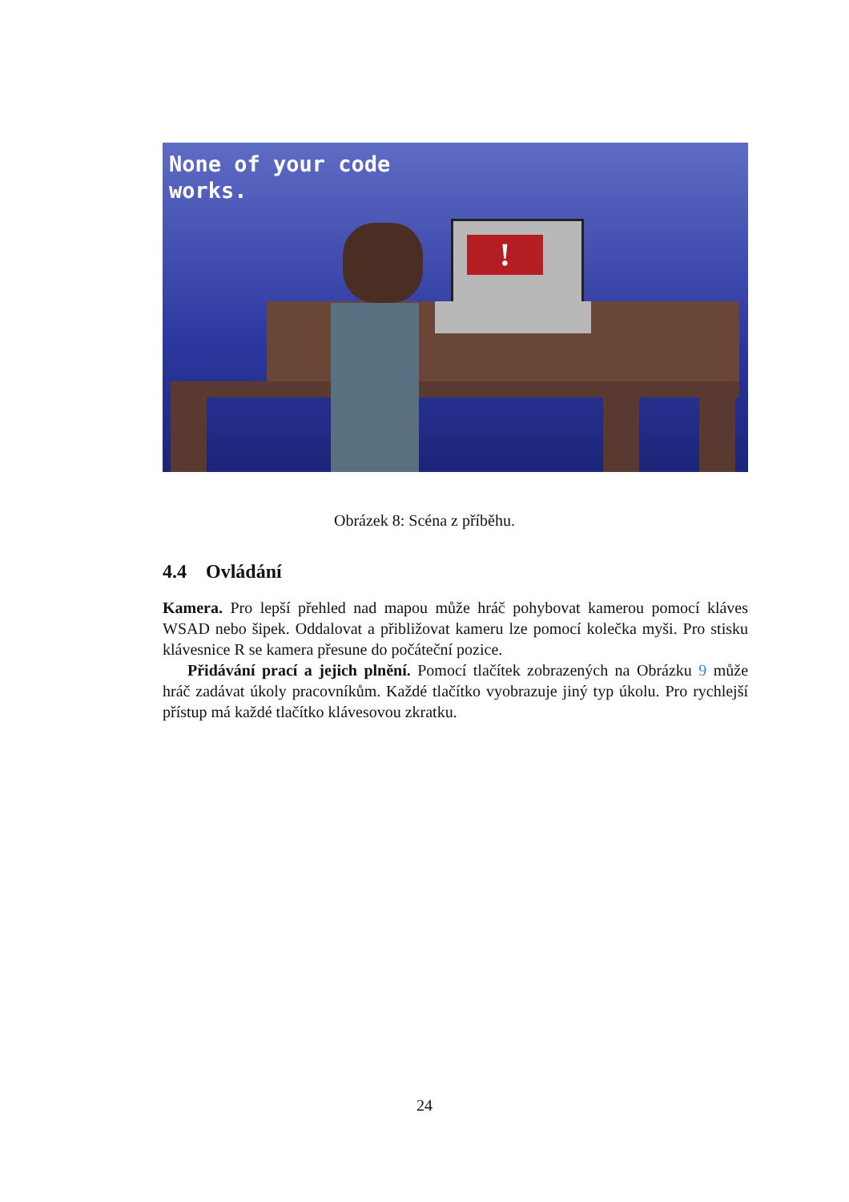None of your code
works.
!
Obrázek 8: Scéna z příběhu.
4.4 Ovládání
Kamera. Pro lepší přehled nad mapou může hráč pohybovat kamerou pomocí kláves WSAD nebo šipek. Oddalovat a přibližovat kameru lze pomocí kolečka myši. Pro stisku klávesnice R se kamera přesune do počáteční pozice.
Přidávání prací a jejich plnění. Pomocí tlačítek zobrazených na Obrázku 9 může hráč zadávat úkoly pracovníkům. Každé tlačítko vyobrazuje jiný typ úkolu. Pro rychlejší přístup má každé tlačítko klávesovou zkratku.
24